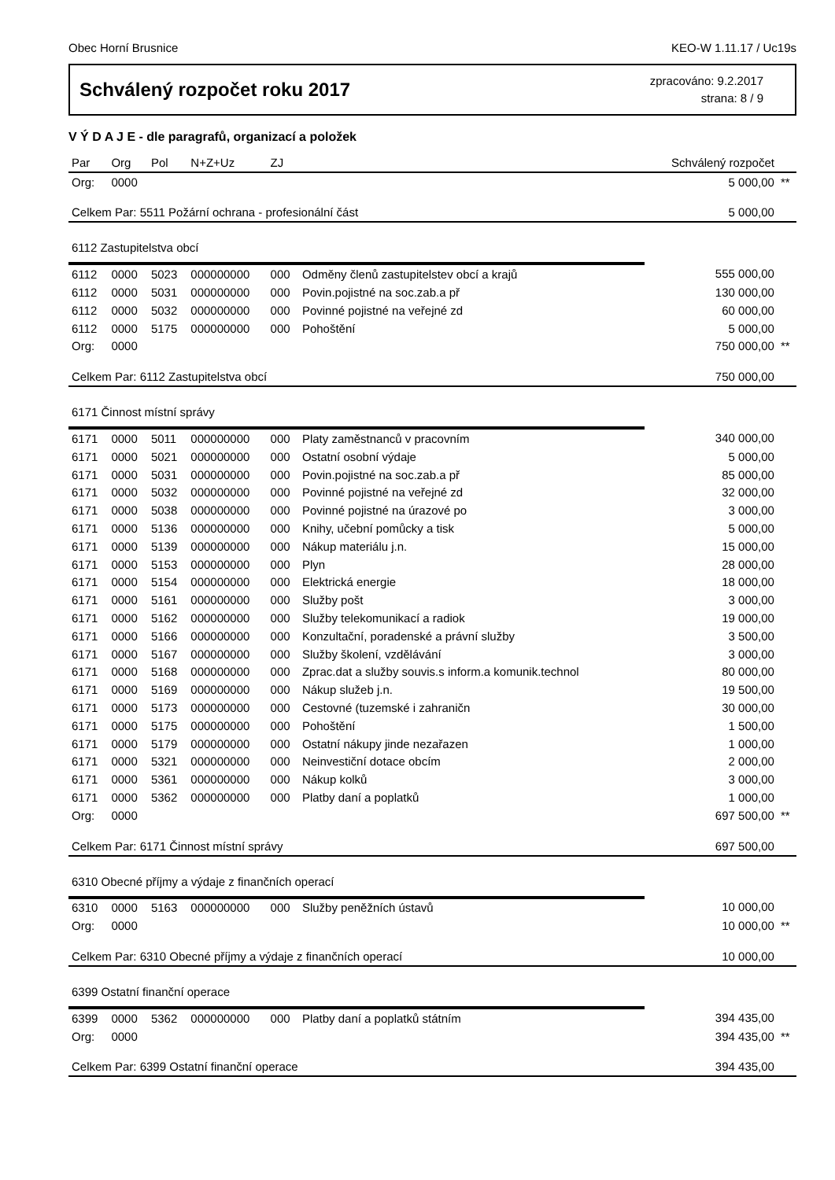Obec Horní Brusnice KEO-W 1.11.17 / Uc19s
Schválený rozpočet roku 2017
zpracováno: 9.2.2017
strana: 8 / 9
V Ý D A J E - dle paragrafů, organizací a položek
| Par | Org | Pol | N+Z+Uz | ZJ | | Schválený rozpočet | |
| --- | --- | --- | --- | --- | --- | --- | --- |
| Org: | 0000 | | | | | 5 000,00 | ** |
| Celkem Par: 5511 Požární ochrana - profesionální část | | | | | | 5 000,00 | |
| 6112 Zastupitelstva obcí | | | | | | | |
| 6112 | 0000 | 5023 | 000000000 | 000 | Odměny členů zastupitelstev obcí a krajů | 555 000,00 | |
| 6112 | 0000 | 5031 | 000000000 | 000 | Povin.pojistné na soc.zab.a př | 130 000,00 | |
| 6112 | 0000 | 5032 | 000000000 | 000 | Povinné pojistné na veřejné zd | 60 000,00 | |
| 6112 | 0000 | 5175 | 000000000 | 000 | Pohoštění | 5 000,00 | |
| Org: | 0000 | | | | | 750 000,00 | ** |
| Celkem Par: 6112 Zastupitelstva obcí | | | | | | 750 000,00 | |
| 6171 Činnost místní správy | | | | | | | |
| 6171 | 0000 | 5011 | 000000000 | 000 | Platy zaměstnanců v pracovním | 340 000,00 | |
| 6171 | 0000 | 5021 | 000000000 | 000 | Ostatní osobní výdaje | 5 000,00 | |
| 6171 | 0000 | 5031 | 000000000 | 000 | Povin.pojistné na soc.zab.a př | 85 000,00 | |
| 6171 | 0000 | 5032 | 000000000 | 000 | Povinné pojistné na veřejné zd | 32 000,00 | |
| 6171 | 0000 | 5038 | 000000000 | 000 | Povinné pojistné na úrazové po | 3 000,00 | |
| 6171 | 0000 | 5136 | 000000000 | 000 | Knihy, učební pomůcky a tisk | 5 000,00 | |
| 6171 | 0000 | 5139 | 000000000 | 000 | Nákup materiálu j.n. | 15 000,00 | |
| 6171 | 0000 | 5153 | 000000000 | 000 | Plyn | 28 000,00 | |
| 6171 | 0000 | 5154 | 000000000 | 000 | Elektrická energie | 18 000,00 | |
| 6171 | 0000 | 5161 | 000000000 | 000 | Služby pošt | 3 000,00 | |
| 6171 | 0000 | 5162 | 000000000 | 000 | Služby telekomunikací a radiok | 19 000,00 | |
| 6171 | 0000 | 5166 | 000000000 | 000 | Konzultační, poradenské a právní služby | 3 500,00 | |
| 6171 | 0000 | 5167 | 000000000 | 000 | Služby školení, vzdělávání | 3 000,00 | |
| 6171 | 0000 | 5168 | 000000000 | 000 | Zprac.dat a služby souvis.s inform.a komunik.technol | 80 000,00 | |
| 6171 | 0000 | 5169 | 000000000 | 000 | Nákup služeb j.n. | 19 500,00 | |
| 6171 | 0000 | 5173 | 000000000 | 000 | Cestovné (tuzemské i zahraničn | 30 000,00 | |
| 6171 | 0000 | 5175 | 000000000 | 000 | Pohoštění | 1 500,00 | |
| 6171 | 0000 | 5179 | 000000000 | 000 | Ostatní nákupy jinde nezařazen | 1 000,00 | |
| 6171 | 0000 | 5321 | 000000000 | 000 | Neinvestiční dotace obcím | 2 000,00 | |
| 6171 | 0000 | 5361 | 000000000 | 000 | Nákup kolků | 3 000,00 | |
| 6171 | 0000 | 5362 | 000000000 | 000 | Platby daní a poplatků | 1 000,00 | |
| Org: | 0000 | | | | | 697 500,00 | ** |
| Celkem Par: 6171 Činnost místní správy | | | | | | 697 500,00 | |
| 6310 Obecné příjmy a výdaje z finančních operací | | | | | | | |
| 6310 | 0000 | 5163 | 000000000 | 000 | Služby peněžních ústavů | 10 000,00 | |
| Org: | 0000 | | | | | 10 000,00 | ** |
| Celkem Par: 6310 Obecné příjmy a výdaje z finančních operací | | | | | | 10 000,00 | |
| 6399 Ostatní finanční operace | | | | | | | |
| 6399 | 0000 | 5362 | 000000000 | 000 | Platby daní a poplatků státním | 394 435,00 | |
| Org: | 0000 | | | | | 394 435,00 | ** |
| Celkem Par: 6399 Ostatní finanční operace | | | | | | 394 435,00 | |